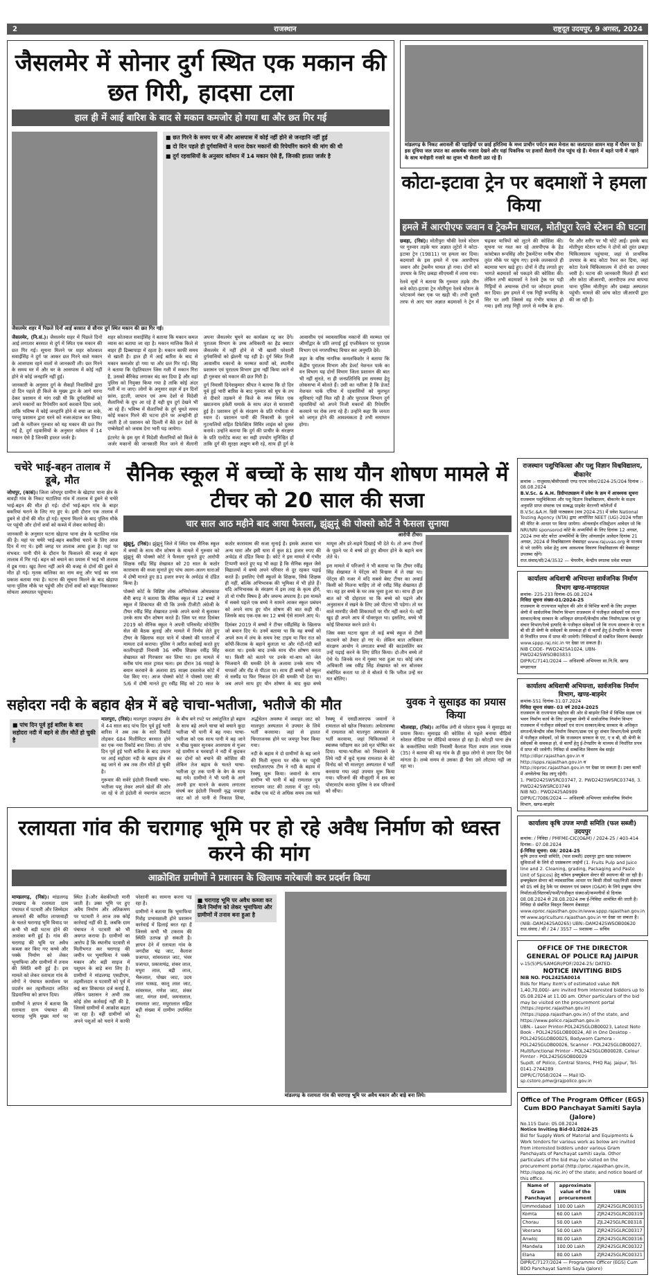2 राजस्थान राष्ट्रदूत उदयपुर, 9 अगस्त, 2024
जैसलमेर में सोनार दुर्ग स्थित एक मकान की छत गिरी, हादसा टला
हाल ही में आई बारिश के बाद से मकान कमजोर हो गया था और छत गिर गई
■ छत गिरने के समय घर में और आसपास में कोई नहीं होने से जनहानि नहीं हुई
■ दो दिन पहले ही दुर्गवासियों ने धरना देकर मकानों की रिपेयरिंग कराने की मांग की थी
■ दुर्ग रहवासियों के अनुसार वर्तमान में 14 मकान ऐसे हैं, जिनकी हालत जर्जर है
जैसलमेर शहर में पिछले दिनों आई बरसात से सौनार दुर्ग स्थित मकान की छत गिर गई।
जैसलमेर, (नि.सं.)। जैसलमेर शहर में पिछले दिनों आई लगातार बरसात से दुर्ग में स्थित एक मकान की छत गिर गई। सूचना मिलने पर शहर कोतवाल सवाईसिंह ने दुर्ग पर आकर छत गिरने वाले मकान के आसपास रहने वालों से जानकारी ली। छत गिरने के समय घर में और घर के आसपास में कोई नहीं होने से कोई जनहानि नहीं हुई।
जानकारी के अनुसार दुर्ग के सैकड़ों निवासियों द्वारा दो दिन पहले ही किले के मुख्य द्वार के आगे धरना देकर प्रशासन से मांग रखी थी कि दुर्गवासियों को अपने मकानों का रिपेयरिंग कार्य करवाने दिया जाये, ताकि भविष्य में कोई जनहानि होने से बचा जा सके, परन्तु प्रशासन द्वारा धरने को नजरअंदाज कर लिया। उसी के नतीजन गुरुवार को यह मकान की छत गिर गई है, दुर्ग रहवासियों के अनुसार वर्तमान में 14 मकान ऐसे है जिनकी हालत जर्जर है।
शहर कोतवाल सवाईसिंह ने बताया कि मकान कमल व्यास का बताया जा रहा है। मकान मालिक किले से बाहर ही ढिब्बापाड़ा में रहता है। मकान काफी समय से खाली है। हाल ही में आई बारिश के बाद से मकान कमजोर हो गया था और छत गिर गई। सिंह ने बताया कि ऐहतियातन जिस गली में मकान गिरा है, उसको बैरिकेड लगाकर बंद कर दिया है और वहां पुलिस को नियुक्त किया गया है ताकि कोई अंदर गली में ना जाए। लोगों के अनुसार शहर में इन दिनों फ्रांस, इटली, जापान एवं अन्य देशों से विदेशी सैलानियों के ग्रुप आ रहे हैं यही ग्रुप दुर्ग देखने भी आ रहे हैं। भविष्य में सैलानियों के दुर्ग घूमते समय कोई मकान गिरने की घटना होने पर अनहोनी हो जाती है तो प्रशासन को दिल्ली में बैठे इन देशों के एम्बेसेडरों को जवाब देना भारी पड़ जायेगा।
इंटरनेट के इस युग में विदेशी सैलानियों को किले के जर्जर मकानों की जानकारी मिल जाने से सैलानी अपना जैसलमेर घूमने का कार्यक्रम रद्द कर देंगे। पुरातत्व विभाग के उच्च अधिकारी का हैड क्वाटर जैसलमेर में नहीं होने से भी खासी परेशानी दुर्गवासियों को झेलनी पड़ रही है। दुर्ग स्थित निजी आवासीय मकानों के मरम्मत कार्यों को, स्थानीय प्रशासन एवं पुरातत्व विभाग द्वारा नहीं किया जाने से ही गुरुवार को मकान की छत गिरी है।
दुर्ग निवासी दिनेशकुमार श्रीपत ने बताया कि दो दिन पूर्व हुई भारी बारिश के बाद गुरुवार को धूप के तप से दीवारें तड़कने से किले के मध्य स्थित एक ख्यातनाम हवेली धमाके के साथ अंदर से धराशायी हुई है। प्रशासन दुर्ग के संरक्षण के प्रति गंभीरता से ध्यान दें। प्रशासन पानी की निकासी के पुराने गुटनालियों सहित डिफेक्टिव सिविर लाइंस को दुरस्त करावे। उन्होंने बताया कि दुर्ग की प्राचीर के संरक्षण के प्रति एलोटेड बजट का सही उपयोग सुनिश्चित हों ताकि दुर्ग की सुरक्षा अक्षुण बनी रहे, साथ ही दुर्ग के आवासीय एवं व्यावसायिक मकानों की मरम्मत एवं जीर्णोद्वार के प्रति लगाई हुई एप्लीकेशन पर पुरातत्व विभाग एवं नगरपरिषद विचार कर अनुमति देवें।
शहर के वरिष्ठ नागरिक कमलकिशोर ने बताया कि केंद्रीय पुरातत्व विभाग और डेजर्ट नेशनल पार्क का वन विभाग यह दोनों विभाग जिला प्रशासन की बात भी नहीं सुनते, ना ही जनप्रतिनिधि इस समस्या हेतु लोकसभा में बोलते हैं। उसी का नतीजा है कि डेजर्ट नेशनल पार्क एरिया में रहवासियों को मूलभूत सुविधाएं नहीं मिल रही है और पुरातत्व विभाग दुर्ग रहवासियों को अपने निजी मकानों की रिपेयरिंग करवाने पर रोक लगा रहे हैं। उन्होंने कहा कि जनता को जागृत होने की आवश्यकता है तभी समाधान होगा।
मांडलगढ़ के निकट अरावली की पहाड़ियों पर छाई हरितिमा के मध्य प्राचीन पर्यटन स्थल मेनाल का जलप्रपात सावन माह में यौवन पर है। इस दूधिया जल प्रपात का आकर्षक नजारा देखने और यहां पिकनिक पर हजारों सैलानी रोज पहुंच रहे हैं। मेनाल में बहते पानी में नहाने के साथ मनोहारी नजारे का लुफ्त भी सैलानी उठा रहे हैं।
कोटा-इटावा ट्रेन पर बदमाशों ने हमला किया
हमले में आरपीएफ जवान व ट्रेकमैन घायल, मोतीपुरा रेलवे स्टेशन की घटना
छबड़ा, (निसं)। मोतीपुरा चौकी रेलवे स्टेशन पर गुरुवार तड़के चार अज्ञात लूटेरों ने कोटा-इटावा ट्रेन (19811) पर हमला कर दिया। बदमाशों के इस हमले में एक आरपीएफ जवान और ट्रेकमैन घायल हो गया। दोनों को उपचार के लिए छबड़ा सीएचसी में लाया गया।
रेलवे सूत्रों ने बताया कि गुरुवार तड़के तीन बजे कोटा-इटावा ट्रेन मोतीपुरा रेलवे स्टेशन के प्लेटफार्म नंबर एक पर खड़ी थी। तभी दूसरी तरफ से आए चार अज्ञात बदमाशों ने ट्रेन में चढ़कर यात्रियों को लूटने की कोशिश की। सूचना पर गश्त कर रहे आरपीएफ के हैड कांस्टेबल रूपसिंह और ट्रैकमेंटेनर मनीष मीना तुरंत मौके पर पहुंच गए। इनके ललकारते ही बदमाश भाग खड़े हुए। दोनों ने दौड़ लगाते हुए भागते बदमाशों को पकड़ने की कोशिश की। लेकिन तभी बदमाशों ने रेलवे ट्रेक पर पड़ी गिट्टियों से अचानक दोनों पर जोरदार हमला कर दिया। इस हमले में एक गिट्टी रूपसिंह के सिर पर लगी जिससे वह गंभीर घायल हो गया। इसी तरह गिट्टी लगने से मनीष के हाथ-पैर और शरीर पर भी चोटें आईं। इसके बाद मोतीपुरा स्टेशन स्टॉफ ने दोनों को तुरंत छबड़ा चिकित्सालय पहुंचाया, जहां से प्राथमिक उपचार के बाद कोटा रैफर कर दिया, जहां कोटा रेलवे चिकित्सालय में दोनो का उपचार जारी है। घटना की जानकारी मिलते ही बारां और कोटा जीआरपी, आरपीएफ तथा बापचा थाना पुलिस मोतीपुरा और छबड़ा अस्पताल पहुंची। मामले की जांच कोटा जीआरपी द्वारा की जा रही है।
चचेरे भाई-बहन तालाब में डूबे, मौत
जोधपुर, (कासं)। जिला जोधपुर ग्रामीण के खेड़ापा थाना क्षेत्र के बावड़ी गांव के निकट चटालिया गांव में तालाब में डूबने से चचेरे भाई-बहन की मौत हो गई। दोनों भाई-बहन गांव के बाहर बकरियां चराने के लिए गए हुए थे। इसी दौरान एक तालाब में डूबने से दोनों की मौत हो गई। सूचना मिलने के बाद पुलिस मौके पर पहुंची और दोनों शवों को कब्जे में लेकर कार्रवाई की।
जानकारी के अनुसार घटना खेड़ापा थाना क्षेत्र के चटालिया गांव की है। यहां पर चचेरे भाई-बहन बकरियां चराने के लिए आज दिन में गए थे। इसी जगह पर तालाब आया हुआ है। यहां पर संभवत: पानी पीने के दौरान पैर फिसलने की वजह से बहन तालाब में गिर गई। बहन को बचाने का प्रयास में भाई भी तालाब में डूब गया। खुद तैरना नहीं आने की वजह से दोनों की डूबने से मौत हो गई। मृतक बालिका का नाम बत्तू और भाई का नाम प्रकाश बताया गया है। घटना की सूचना मिलने के बाद खेड़ापा थाना पुलिस मौके पर पहुंची और दोनों शवों को बाहर निकालकर सोयला अस्पताल पहुंचाया।
सैनिक स्कूल में बच्चों के साथ यौन शोषण मामले में टीचर को 20 साल की सजा
चार साल आठ महीने बाद आया फैसला, झुंझुनूं की पोक्सो कोर्ट ने फैसला सुनाया
आरोपी टीचर।
झुंझुनूं, (निसं)। झुंझुनूं जिले में स्थित एक सैनिक स्कूल में बच्चों के साथ यौन शोषण के मामले में गुरुवार को झुंझुनूं की पोक्सो कोर्ट ने फैसला सुनाते हुए आरोपी शिक्षक रवींद्र सिंह शेखावत को 20 साल के कठोर कारावास की सजा सुनाते हुए पांच अलग-अलग धाराओं में दोषी मानते हुए 81 हजार रुपए के अर्थदंड से दंडित किया है।
पोक्सो कोर्ट के विशिष्ट लोक अभियोजक ओमप्रकाश सैनी बगड़ ने बताया कि सैनिक स्कूल में 12 बच्चों ने स्कूल में शिकायत की थी कि उनके टीजीटी अंग्रेजी के टीचर रवींद्र सिंह शेखावत उनके अपने कमरे में बुलाकर उनके साथ यौन शोषण करते हैं। जिस पर सात दिसंबर 2019 को सैनिक स्कूल ने अपनी पनिसमेंट मोनेटेरिंग सेल की बैठक बुलाई और मामले में निर्णय लेते हुए टीचर के खिलाफ सदर थाने में पोक्सो की धाराओं में मामला दर्ज कराया। पुलिस ने त्वरित कार्रवाई करते हुए कालीपहाड़ी निवासी 36 वर्षीय शिक्षक रवींद्र सिंह शेखावत को गिरफ्तार कर लिया था। इस मामले में करीब पांच साल ट्रायल चला। इस दौरान 36 गवाहों के बयान करवाने के अलावा 85 साक्ष्य दस्तावेज कोर्ट में पेश किए गए। आज पोक्सो कोर्ट ने पोक्सो एक्ट की 5/6 में दोषी मानते हुए रवींद्र सिंह को 20 साल के कठोर कारावास की सजा सुनाई है। इसके अलावा चार अन्य धारा और इसी धारा में कुल 81 हजार रुपए की अर्थदंड से दंडित किया है। कोर्ट ने इस मामले में गंभीर टिप्पणी करते हुए यह भी कहा है कि सैनिक स्कूल जैसे विद्यालयों में बच्चे अपने परिवार से दूर रहकर पढ़ाई करते हैं। इसलिए ऐसी स्कूलों के शिक्षक, सिर्फ शिक्षक ही नहीं, बल्कि अभिभावक की भूमिका में भी होते हैं। यदि अभिभावक के संरक्षण में इस तरह के कृत्य होंगे, तो वो गंभीर विषय है और जघन्य अपराध है। इस मामले में सबसे पहले एक बच्चे ने सामने आकर स्कूल प्रबंधन को अपने साथ हुए यौन शोषण की बात कही थी। जिसके बाद एक-एक कर 12 बच्चे ऐसे सामने आए थे।
दिसंबर 2019 में बच्चों ने टीचर रवींद्रसिंह के खिलाफ जो बयान दिए थे। उनमें बताया था कि वह बच्चों को अपने रूम में लंच के समय रेस्ट टाइम या फिर रात को कॉपी-किताब के बहाने बुलाता था और गंदी-गंदी बातें करता था। इसके बाद उनके साथ यौन शोषण करता था। किसी को बताने पर उनके मां-बाप को जेल भिजवाने की धमकी देने के अलावा उनके साथ भी चप्पलों और रॉड से पीटता था। साथ ही बच्चों को स्कूल से सस्पैंड या फिर निकाल देने की धमकी भी देता था। जब अपने साथ हुए यौन शोषण के बाद कुछ बच्चे मायूस और डरे-सहमे दिखाई भी देते थे। तो अन्य टीचरों के पूछने पर ये बच्चे डरे हुए बीमार होने के बहाने बना लेते थे।
इस मामले में परिजनों ने भी बताया था कि टीचर रवींद्र सिंह शेखावत ने पेरेंट्स को विश्वास में ले रखा था। पेरेंट्स की नजर में यदि सबसे बेस्ट टीचर का अवार्ड किसी को मिलना चाहिए तो वो रवींद्र सिंह शेखावत ही था। वह हर बच्चे के घर तक घुसा हुआ था। साथ ही इस बात को भी दोहराता था कि बच्चे को पढ़ाने और अनुशासन में रखने के लिए उसे पीटना भी पड़ेगा। तो घर वाले मारपीट जैसी शिकायतों पर गौर नहीं करते थे। वहीं खुद ही अपने आप में पॉवरफुल था। इसलिए, बच्चे भी कोई शिकायत करने डरते थे।
जिस वक्त घटना खुला तो कई बच्चे स्कूल से टीसी कटवाने को तैयार हो गए थे। लेकिन बाल अधिकार संरक्षण आयोग ने लगातार बच्चों की काउंसलिंग कर उन्हें पढ़ाई करने के लिए प्रेरित किया। दो-तीन बच्चे तो ऐसे थे। जिनके मन में गुस्सा भरा हुआ था। कोई जांच अधिकारी जब रवींद्र सिंह शेखावत को सर बोलकर संबोधित करता था तो वे बोलते थे कि प्लीज उन्हें सर मत बोलिए।
सहोदरा नदी के बहाव क्षेत्र में बहे चाचा-भतीजा, भतीजे की मौत
■ पांच दिन पूर्व हुई बारिश के बाद सहोदरा नदी में बहने से तीन मौतें हो चुकी है
मालपुरा, (निसं)। मालपुरा उपखण्ड क्षेत्र में 44 साल बाद पांच दिन पूर्व हुई भारी बारिश ने अब तक के सारे रिकॉर्ड तोड़कर 684 मिलीमिटर बरसात होने का एक नया रिकॉर्ड बना लिया। तो पांच दिन पूर्व हुई भारी बारिश के बाद उफान पर आई सहोदरा नदी के बहाव क्षेत्र में बह जाने से अब तक तीन मौतें हो चुकी है।
गुरूवार की सवेरे इंदोली निवासी चाचा-भतीजा पशु लेकर अपने खेतों की ओर जा रहे थे तो इंदोली से नयागांव जाटान के बीच बने रपटे पर असंतुलित हो बहाव के साथ बहे अपने चाचा को बचाने कूदा भतीजा भी पानी में बह गया। चाचा-भतीजा को एक साथ पानी मे बह जाने व चीख पुकार सुनकर आसपास से गुजर रहे ग्रामीण व चरवाहों ने नदी में कूदकर कर दोनों को बचाने की कोशिश की लेकिन तेज बहाव के चलते चाचा-भतीजा दूर तक पानी के वेग के साथ बह गये। ग्रामीणो ने भी पानी के आगे अपनी हार मानने के बजाय लगातार संघर्ष कर इंदोली निवासी वृद्ध जवाहर जाट को तो पानी से निकाल लिया, अर्द्धचेतन अवस्था में जवाहर जाट को मालपुरा अस्पताल मे उपचार के लिये भर्ती करवाया। जहां से हालत चिन्ताजनक होने पर जयपुर रैफर किया गया।
नदी के बहाव मे दो ग्रामीणों के बह जाने की मिली सूचना पर मौके पर पहुंची एसडीआरएफ टीम ने नदी के बहाव में रैस्क्यू शुरू किया। जवानों के साथ ग्रामीण भी पानी में बहे रामलाल पुत्र नारायण जाट की तलाश में जुट गये। करीब एक घंटे से अधिक समय तक चले रैस्क्यू में एसडीआरएफ जवानों ने रामलाल को खोज निकाला। अचेतावस्था में रामलाल को मालपुरा अस्पताल में भर्ती करवाया, जहां चिकित्सकों ने स्वास्थ्य परीक्षण कर उसे मृत घोषित कर दिया। चाचा-भतीजा को निकालने के लिये नदी में कूदे मृतक रामलाल के बेटे विनोद को भी मालपुरा अस्पताल में भर्ती करवाया गया जहां उपचार शुरू किया गया। परिजनों की मौजूदगी में शव का पोस्टमार्टम करवा पुलिस ने शव परिजनों को सौंपा।
युवक ने सुसाइड का प्रयास किया
भीलवाड़ा, (निसं)। आर्थिक तंगी से परेशान युवक ने सुसाइड का प्रयास किया। सुसाइड की कोशिश से पहले बनाया वीडियो सोशल मीडिया पर वीडियो वायरल हो रहा है। कोटड़ी थाना क्षेत्र के ककरोलिया माफ़ी निवासी कैलाश पिता श्याम लाल नायक (35) ने बताया की वह गांव के ही कुछ लोगो से उधार दिए पैसे मांगता है। लम्बे समय से उसका ही पैसा उसे लौटाया नही जा रहा था।
रलायता गांव की चरागाह भूमि पर हो रहे अवैध निर्माण को ध्वस्त करने की मांग
आक्रोशित ग्रामीणों ने प्रशासन के खिलाफ नारेबाजी कर प्रदर्शन किया
■ चरागाह भूमि पर अवैध कब्जा कर किये निर्माण को लेकर भूमाफिया और ग्रामीणों में तनाव बना हुआ है
माण्डलगढ़, (निसं)। मांडलगढ़ उपखण्ड के रलायता ग्राम पंचायत में पटवारी और जिम्मेदार अफसरों की कथित लापरवाही के चलते चरागाह भूमि विवाद पर कभी भी बड़ी घटना होने की आशंका बनी हुई है। गांव की चरागाह की भूमि पर अवैध कब्जा कर किए गए कच्चे और पक्के निर्माण को लेकर भूमाफिया और ग्रामीणों में तनाव की स्थिति बनी हुई है। इस मामले को लेकर रलायता गांव के लोगों ने पंचायत कार्यालय पर प्रदर्शन कर तहसीलदार ललित डिडवानिया को ज्ञापन दिया।
ग्रामीणों ने ज्ञापन में बताया कि रलायता ग्राम पंचायत की चरागाह भूमि मुख्य मार्ग पर स्थित है।और बेशकीमती मानी जाती है। उक्त भूमि पर हुए अवैध निर्माण और अतिक्रमण पर पटवारी ने आज तक कोई कार्रवाई नहीं की है, जबकि ग्राम पंचायत ने पटवारी को भी अवगत कराया है। ग्रामीणों का आरोप है कि स्थानीय पटवारी से मिलीभगत कर चरागाह की जमीन पर भूमाफिया ने पक्के मकान और बड़ी साइज में पशुधन के बाड़े बना लिए है। ग्रामीणों ने मांडलगढ़ एसडीएम, तहसीलदार व पटवारी को पूर्व में कई बार शिकायत दर्ज कराई है, लेकिन प्रशासन ने अभी तक कोई ठोस कार्रवाई नहीं की है, जिससे ग्रामीणों में आक्रोश बढ़ता जा रहा है। वहीं ग्रामीणों को अपने पशुओं को चराने में काफी परेशानी का सामना करना पड़ रहा है।
ग्रामीणों ने बताया कि भूमाफिया गिरोह प्रभावशाली होने प्रशासन कार्रवाई में ढिलाई बरत रहा हैं जिससे कभी भी टकराव की स्थिति उतपन्न हो सकती है। ज्ञापन देने में रलायता गांव के जगदीश चंद्र जाट, कैलाश प्रजापत, सांवरलाल जाट, भंवर प्रजापत, प्रकाशचंद्र, शंकर लाल, मथुरा लाल, बद्री लाल, भैरूलाल, पोखर जाट, उदय लाल धाकड़, कालू लाल जाट, सांवरमल, गणेश जाट, शंकर जाट, मंगल शर्मा, जमनालाल, रामलाल जाट, मथुरालाल सहित बड़ी संख्या में ग्रामीण उपस्थित थे।
मांडलगढ़ के रलायता गांव की चरागाह भूमि पर अवैध मकान और बाड़े बना लिये।
राजस्थान पशुचिकित्सा और पशु विज्ञान विश्वविद्यालय, बीकानेर
क्रमांक :- राजुवास/बीवीएससी एण्ड एएच प्रवेश/2024-25/204 दिनांक :- 08.08.2024
B.V.Sc. & A.H. डिग्रीपाठ्यक्रम में प्रवेश के क्रम में आवश्यक सूचना
राजस्थान पशुचिकित्सा और पशु विज्ञान विश्वविद्यालय, बीकानेर के सक्षम अनुमति प्राप्त संघटक एवं सम्बद्ध प्राइवेट वेटरनरी कॉलेजों में B.V.Sc.&A.H. डिग्री पाठ्यक्रम (सत्र 2024-25) में प्रवेश National Testing Agency (NTA) द्वारा आयोजित NEET (UG)-2024 परीक्षा की मेरिट के आधार पर किया जायेगा। ऑनलाईन रजिस्ट्रेशन आवेदन जो कि NRI/NRI sponsored कोटे के अभ्यर्थियों के लिए दिनांक 12 अगस्त, 2024 तथा स्टेट कोटा अभ्यर्थियों के लिए ऑनलाईन आवेदन दिनांक 21 अगस्त, 2024 से विश्वविद्यालय वेबसाइट www.rajuvas.org के माध्यम से भरे जायेंगे। प्रवेश हेतु अन्य आवश्यक विवरण विश्वविद्यालय की वेबसाइट उपलब्ध रहेंगे।
राज.संवाद/सी/24/3532 — चेयरमैन, केन्द्रीय स्नातक प्रवेश मण्डल
कार्यालय अधिशाषी अभियन्ता सार्वजनिक निर्माण विभाग खण्ड-मण्डरायल
क्रमांक- 225-233 दिनांक-05.08.2024
निविदा सूचना संख्या-01/2024-25
राजस्थान के राज्यपाल महोदय की ओर से विभिन्न कार्यों के लिए उपयुक्त श्रेणी में सार्वजनिक निर्माण विभाग राजस्थान में पंजीकृत संवेदकों एवं राज्य सरकार/केन्द्र सरकार के अधिकृत संगठनों/केन्द्रीय लोक निर्माण/डाक एवं दूर संचार विभाग/रेल्वे इत्यादि के पंजीकृत संवेदकों जो कि राज्य सरकार के एए व बी सी डी श्रेणी के संवेदकों के समकक्ष हो से कार्यों हेतु ई-टेण्डरिंग के माध्यम से निर्धारित प्रपत्र में प्राप्त की जावेगी। निविदाओं से संबंधित विवरण वेबसाईट www.sppp.raj.nic.in पर देखा जा सकता है।
NIB CODE- PWD2425A1024, UBN-PWD2425WSOB03833
DIPR/C/7141/2024 — अधिशाषी अभियन्ता सा.नि.वि. खण्ड मण्डरायल
कार्यालय अधिशाषी अभियन्ता, सार्वजनिक निर्माण विभाग, खण्ड-बाड़मेर
क्रमांक-551 दिनांक-31.07.2024
निविदा सूचना संख्या- 03 वर्ष 2024-2025
राजस्थान के राज्यपाल महोदय की ओर से बाड़मेर जिले में विभिन्न सड़क एवं भवन निर्माण कार्य के लिए उपयुक्त श्रेणी में सार्वजनिक निर्माण विभाग राजस्थान में पंजीकृत संवेदकों एवं राज्य सरकार/केन्द्र सरकार के अधिकृत संगठनों/केन्द्रीय लोक निर्माण विभाग/डाक एवं दूर संचार विभाग/रेल्वे इत्यादि में पंजीकृत संवेदकों, जो कि राजस्थान सरकार के एए, ए व बी, सी श्रेणी के संवेदकों के समकक्ष हो, से कार्यों हेतु ई-टेण्डरिंग के माध्यम से निर्धारित प्रपत्र में प्राप्त की जावेगी। निविदा से सम्बन्धित विवरण वेब साईट http://dipr.rajasthan.gov.in व http://spps.rajasthan.gov.in व http://eproc.rajasthan.gov.in पर देखा जा सकता है। उक्त कार्यों में अनवेलेन्स बिड लागू रहेगी।
1. PWD2425WSRC03747, 2. PWD2425WSRC03748, 3. PWD2425WSRC03749
NIB NO.: PWD2425A0989
DIPR/C/7086/2024 — अधिशाषी अभियन्ता सार्वजनिक निर्माण विभाग, खण्ड-बाड़मेर
कार्यालय कृषि उपज मण्डी समिति (फल सब्जी) उदयपुर
क्रमांक: / निविदा / PMFME-CIC(O&M) / 2024-25 / 403-414 दिनांक:- 07.08.2024
ई-निविदा सूचना: 08/ 2024-25
कृषि उपज मण्डी समिति, (फल सब्जी) उदयपुर द्वारा खाद्य प्रसंस्करण सुविधाओं के लिये दो प्रसंस्करण लाईनों (1. Fruits Pulp and Juice line and 2. Cleaning, grading, Packaging and Paste Unit of Spices) हेतु कॉमन इन्क्यूबेशन सेन्टर की स्थापना की जा रही है। इन्क्यूबेशन सेन्टर को व्यावसायिक आधार पर किसी तीसरे पक्ष/निजी संस्थान को 05 वर्ष हेतु ठेके पर संचालन एवं प्रबंधन (O&M) के लिये इच्छुक योग्य निर्माताओं/वितरकों/फर्मों/पंजीकृत संस्थाओं/कम्पनीयों से दिनांक 08.08.2024 से 28.08.2024 तक ई-निविदा आमंत्रित की जाती है। निविदा से संबंधित विस्तृत विवरण वेबसाइट www.eproc.rajasthan.gov.in/www.sppp.rajasthan.gov.in एवं www.agriculture.rajasthan.gov.in पर देखा जा सकता है। (NIB:-DAM2425A0265) UBN:-DAM2425WSOB00620
राज.संवाद / सी / 24 / 3557 — प्रशासक — सचिव
OFFICE OF THE DIRECTOR GENERAL OF POLICE RAJ JAIPUR
v-15(5)PS/SAMGRI/PDF/2024-25/ DATED-
NOTICE INVITING BIDS
NIB NO. POL2425A0014
Bids for Many Item's of estimated value INR 1,40,70,000/- are invited from interested bidders up to 05.08.2024 at 11.00 am. Other particulars of the bid may be visited on the procurement portal (https://eproc.rajasthan.gov.in) (https://sppp.rajasthan.gov.in/) of the state, and https://www.police.rajasthan.gov.in
UBN.- Laser Printer-POL2425GLOB00023, Latest Note Book - POL2425GLOB00024, All in One Desktop - POL2425GLOB00025, Bodyworn Camera - POL2425GLOB00026, Scanner - POL2425GLOB00027, Multifunctional Printer - POL2425GLOB00028, Colour Pirnter - POL2425GSOB00029
Supdt. of Police, Central Stores, PHQ Raj. Jaipur, Tel- 0141-2744289
DIPR/C/7058/2024 — Mail ID- sp.cstore.pmw@rajpolice.gov.in
Office of The Program Officer (EGS) Cum BDO Panchayat Samiti Sayla (Jalore)
No.115 Date: 05.08.2024
Notice Inviting Bid-01/2024-25
Bid for Supply Work of Material and Equipments & Work tenders for various work as below are invited from interested bidders under various Gram Panchayats of Panchayat samiti sayla. Other particulars of the bid may be visited on the procurement portal (http://proc.rajasthan.gov.in, http://sppp.raj.nic.in) of the state; and notice board of this office.
| Name of Gram Panchayat | approximate value of the procurement | UBIN |
| --- | --- | --- |
| Ummedabad | 100.00 Lakh | ZJR2425GLRC00315 |
| Komta | 60.00 Lakh | ZJR2425GLRC00319 |
| Chorau | 50.00 Lakh | ZJL2425GLRC00318 |
| Veerana | 50.00 Lakh | ZJR2425GLRC00317 |
| Anwloj | 80.00 Lakh | ZJR2425GLRC00316 |
| Mandwla | 100.00 Lakh | ZJR2425GLRC00322 |
| Elana | 80.00 Lakh | ZJR2425GLRC00321 |
DIPR/C/7127/2024 — Programme Officer (EGS) Cum BDO Panchayat Samiti Sayla (Jalore)